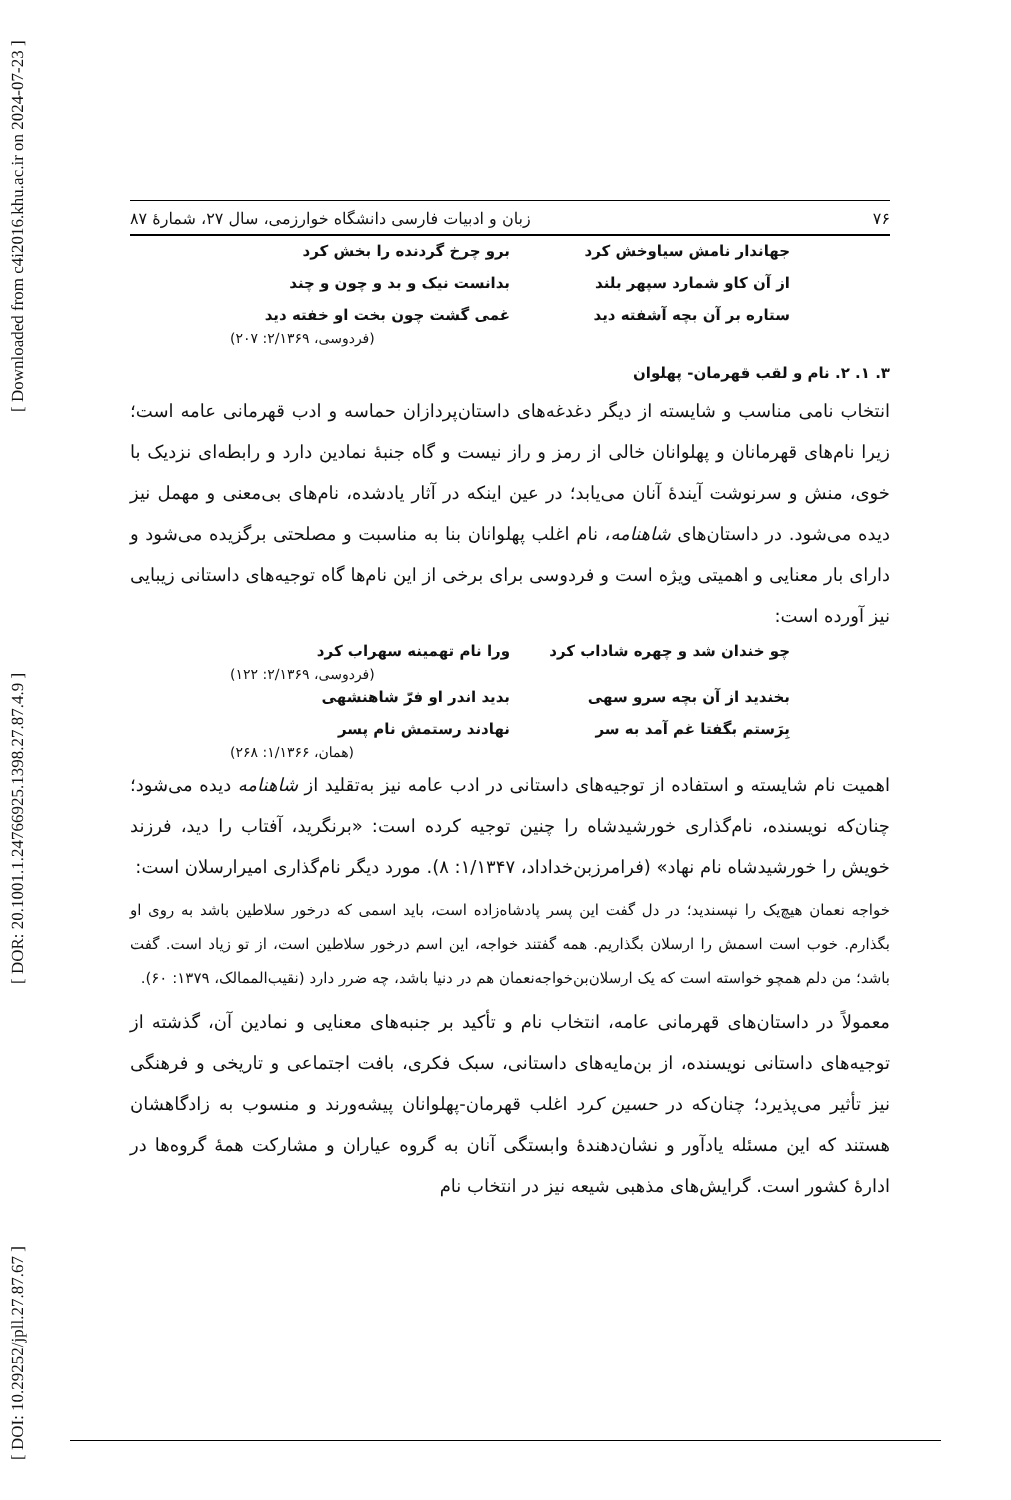[ DOI: 10.29252/jpll.27.87.67 ] [ DOR: 20.1001.1.24766925.1398.27.87.4.9 ] [ Downloaded from c4i2016.khu.ac.ir on 2024-07-23 ]
۷۶ زبان و ادبیات فارسی دانشگاه خوارزمی، سال ۲۷، شمارۀ ۸۷
جهاندار نامش سیاوخش کرد برو چرخ گردنده را بخش کرد از آن کاو شمارد سپهر بلند بدانست نیک و بد و چون و چند ستاره بر آن بچه آشفته دید غمی گشت چون بخت او خفته دید
(فردوسی، ۲/۱۳۶۹: ۲۰۷)
۳. ۱. ۲. نام و لقب قهرمان- پهلوان
انتخاب نامی مناسب و شایسته از دیگر دغدغه‌های داستان‌پردازان حماسه و ادب قهرمانی عامه است؛ زیرا نام‌های قهرمانان و پهلوانان خالی از رمز و راز نیست و گاه جنبۀ نمادین دارد و رابطه‌ای نزدیک با خوی، منش و سرنوشت آیندۀ آنان می‌یابد؛ در عین اینکه در آثار یادشده، نام‌های بی‌معنی و مهمل نیز دیده می‌شود. در داستان‌های شاهنامه، نام اغلب پهلوانان بنا به مناسبت و مصلحتی برگزیده می‌شود و دارای بار معنایی و اهمیتی ویژه است و فردوسی برای برخی از این نام‌ها گاه توجیه‌های داستانی زیبایی نیز آورده است:
چو خندان شد و چهره شاداب کرد ورا نام تهمینه سهراب کرد
(فردوسی، ۲/۱۳۶۹: ۱۲۲)
بخندید از آن بچه سرو سهی بدید اندر او فرّ شاهنشهی بِرَستم بگفتا غم آمد به سر نهادند رستمش نام پسر
(همان، ۱/۱۳۶۶: ۲۶۸)
اهمیت نام شایسته و استفاده از توجیه‌های داستانی در ادب عامه نیز به‌تقلید از شاهنامه دیده می‌شود؛ چنان‌که نویسنده، نام‌گذاری خورشیدشاه را چنین توجیه کرده است: «برنگرید، آفتاب را دید، فرزند خویش را خورشیدشاه نام نهاد» (فرامرزبن‌خداداد، ۱/۱۳۴۷: ۸). مورد دیگر نام‌گذاری امیرارسلان است:
خواجه نعمان هیچ‌یک را نپسندید؛ در دل گفت این پسر پادشاه‌زاده است، باید اسمی که درخور سلاطین باشد به روی او بگذارم. خوب است اسمش را ارسلان بگذاریم. همه گفتند خواجه، این اسم درخور سلاطین است، از تو زیاد است. گفت باشد؛ من دلم همچو خواسته است که یک ارسلان‌بن‌خواجه‌نعمان هم در دنیا باشد، چه ضرر دارد (نقیب‌الممالک، ۱۳۷۹: ۶۰).
معمولاً در داستان‌های قهرمانی عامه، انتخاب نام و تأکید بر جنبه‌های معنایی و نمادین آن، گذشته از توجیه‌های داستانی نویسنده، از بن‌مایه‌های داستانی، سبک فکری، بافت اجتماعی و تاریخی و فرهنگی نیز تأثیر می‌پذیرد؛ چنان‌که در حسین کرد اغلب قهرمان-پهلوانان پیشه‌ورند و منسوب به زادگاهشان هستند که این مسئله یادآور و نشان‌دهندۀ وابستگی آنان به گروه عیاران و مشارکت همۀ گروه‌ها در ادارۀ کشور است. گرایش‌های مذهبی شیعه نیز در انتخاب نام